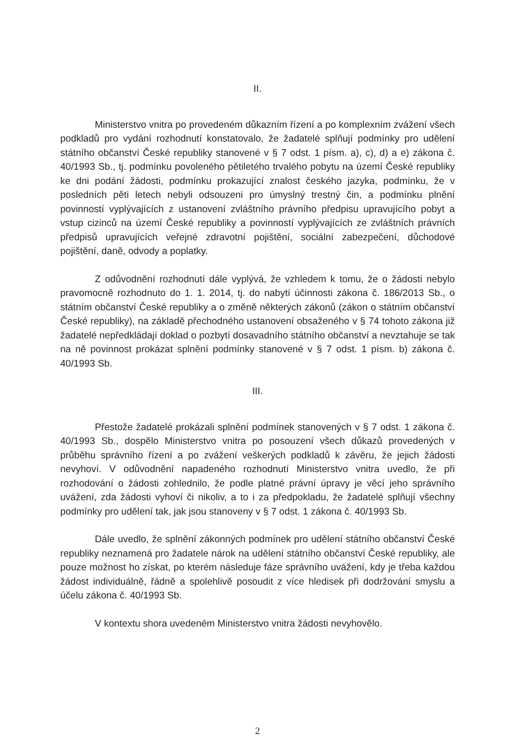II.
Ministerstvo vnitra po provedeném důkazním řízení a po komplexním zvážení všech podkladů pro vydání rozhodnutí konstatovalo, že žadatelé splňují podmínky pro udělení státního občanství České republiky stanovené v § 7 odst. 1 písm. a), c), d) a e) zákona č. 40/1993 Sb., tj. podmínku povoleného pětiletého trvalého pobytu na území České republiky ke dni podání žádosti, podmínku prokazující znalost českého jazyka, podmínku, že v posledních pěti letech nebyli odsouzeni pro úmyslný trestný čin, a podmínku plnění povinností vyplývajících z ustanovení zvláštního právního předpisu upravujícího pobyt a vstup cizinců na území České republiky a povinností vyplývajících ze zvláštních právních předpisů upravujících veřejné zdravotní pojištění, sociální zabezpečení, důchodové pojištění, daně, odvody a poplatky.
Z odůvodnění rozhodnutí dále vyplývá, že vzhledem k tomu, že o žádosti nebylo pravomocně rozhodnuto do 1. 1. 2014, tj. do nabytí účinnosti zákona č. 186/2013 Sb., o státním občanství České republiky a o změně některých zákonů (zákon o státním občanství České republiky), na základě přechodného ustanovení obsaženého v § 74 tohoto zákona již žadatelé nepředkládají doklad o pozbytí dosavadního státního občanství a nevztahuje se tak na ně povinnost prokázat splnění podmínky stanovené v § 7 odst. 1 písm. b) zákona č. 40/1993 Sb.
III.
Přestože žadatelé prokázali splnění podmínek stanovených v § 7 odst. 1 zákona č. 40/1993 Sb., dospělo Ministerstvo vnitra po posouzení všech důkazů provedených v průběhu správního řízení a po zvážení veškerých podkladů k závěru, že jejich žádosti nevyhoví. V odůvodnění napadeného rozhodnutí Ministerstvo vnitra uvedlo, že při rozhodování o žádosti zohlednilo, že podle platné právní úpravy je věcí jeho správního uvážení, zda žádosti vyhoví či nikoliv, a to i za předpokladu, že žadatelé splňují všechny podmínky pro udělení tak, jak jsou stanoveny v § 7 odst. 1 zákona č. 40/1993 Sb.
Dále uvedlo, že splnění zákonných podmínek pro udělení státního občanství České republiky neznamená pro žadatele nárok na udělení státního občanství České republiky, ale pouze možnost ho získat, po kterém následuje fáze správního uvážení, kdy je třeba každou žádost individuálně, řádně a spolehlivě posoudit z více hledisek při dodržování smyslu a účelu zákona č. 40/1993 Sb.
V kontextu shora uvedeném Ministerstvo vnitra žádosti nevyhovělo.
2